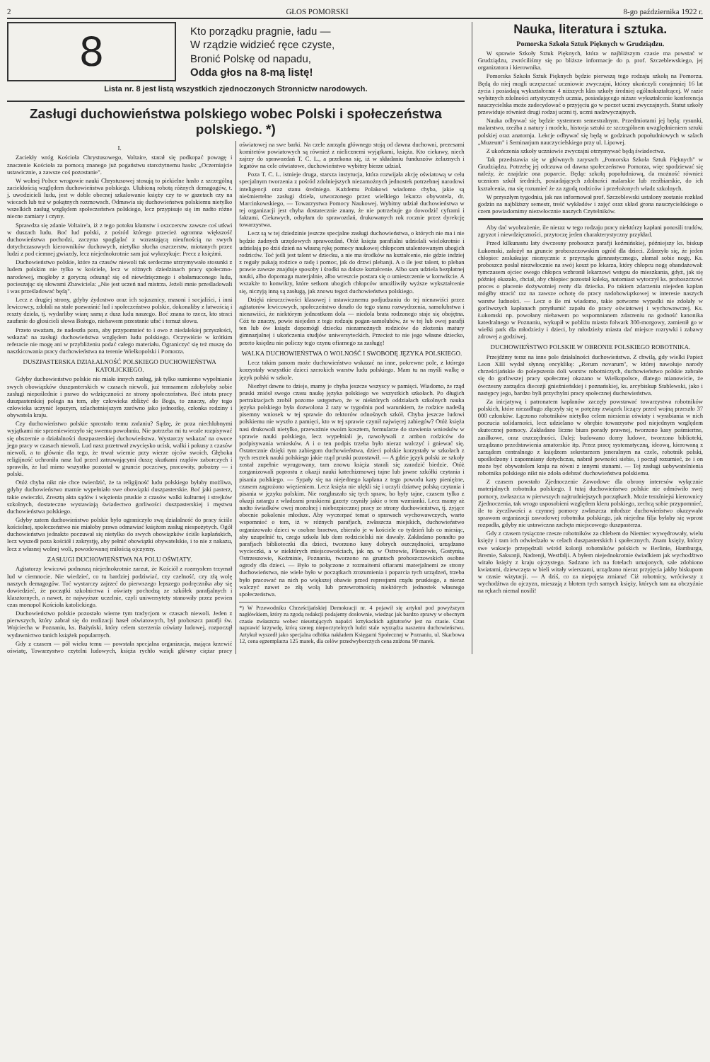2 GŁOS POMORSKI 8-go października 1922 r.
8
Kto porządku pragnie, ładu —
W rządzie widzieć ręce czyste,
Bronić Polskę od napadu,
Odda głos na 8-mą listę!
Lista nr. 8 jest listą wszystkich zjednoczonych Stronnictw narodowych.
Zasługi duchowieństwa polskiego wobec Polski i społeczeństwa polskiego. *)
I.
Zaciekły wróg Kościoła Chrystusowego, Voltaire, starał się podkopać powagę i znaczenie Kościoła za pomocą znanego już pogaństwu starożytnemu hasła: „Oczerniajcie ustawicznie, a zawsze coś pozostanie".
W wolnej Polsce wrogowie nauki Chrystusowej stosują to piekielne hasło z szczególną zaciekłością względem duchowieństwa polskiego. Ulubioną robotą różnych demagogów, t. j. uwodzicieli ludu, jest w doble obecnej szkalowanie księży czy to w gazetach czy na wiecach lub też w pokątnych rozmowach. Odmawia się duchowieństwu polskiemu nietylko wszelkich zasług względem społeczeństwa polskiego, lecz przypisuje się im nadto różne niecne zamiary i czyny.
Sprawdza się zdanie Voltaire'a, iż z tego potoku kłamstw i oszczerstw zawsze coś utkwi w duszach ludu. Boć lud polski, z pośród którego przecież ogromna większość duchowieństwa pochodzi, zaczyna spoglądać z wzrastającą nieufnością na swych dotychczasowych kierowników duchowych, nietylko słucha oszczerstw, miotanych przez ludzi z pod ciemnej gwiazdy, lecz niejednokrotnie sam już wykrzykuje: Precz z księżmi.
Duchowieństwo polskie, które za czasów niewoli tak serdeczne utrzymywało stosunki z ludem polskim nie tylko w kościele, lecz w różnych dziedzinach pracy społeczno-narodowej, mogłoby z goryczą odsunąć się od niewdzięcznego i obałamuconego ludu, pocieszając się słowami Zbawiciela: „Nie jest uczeń nad mistrza. Jeżeli mnie prześladowali i was prześladować będą".
Lecz z drugiej strony, gdyby żydostwo oraz ich sojusznicy, masoni i socjaliści, i inni lewicowcy, zdołali na stałe pozwaśnić lud i społeczeństwo polskie, dokonaliby z łatwością i reszty dzieła, tj. wydarliby wiarę samą z dusz ludu naszego. Boć znana to rzecz, kto straci zaufanie do głosicieli słowa Bożego, niebawem przestanie ufać i temuż słowu.
Przeto uważam, że nadeszła pora, aby przypomnieć to i owo z niedalekiej przyszłości, wskazać na zasługi duchowieństwa względem ludu polskiego. Oczywiście w krótkim referacie nie mogę ani w przybliżeniu podać całego materiału. Ograniczyć się też muszę do naszkicowania pracy duchowieństwa na terenie Wielkopolski i Pomorza.
DUSZPASTERSKA DZIAŁALNOŚĆ POLSKIEGO DUCHOWIEŃSTWA KATOLICKIEGO.
Gdyby duchowieństwo polskie nie miało innych zasług, jak tylko sumienne wypełnianie swych obowiązków duszpasterskich w czasach niewoli, już temsamem zdobyłoby sobie zasługi niepoślednie i prawo do wdzięczności ze strony społeczeństwa. Boć istota pracy duszpasterskiej polega na tem, aby człowieka zbliżyć do Boga, to znaczy, aby tego człowieka uczynić lepszym, szlachetniejszym zarówno jako jednostkę, członka rodziny i obywatela kraju.
Czy duchowieństwo polskie sprostało temu zadaniu? Sądzę, że poza niechlubnymi wyjątkami nie sprzeniewierzyło się swemu powołaniu. Nie potrzeba mi tu wcale rozpisywać się obszernie o działalności duszpasterskiej duchowieństwa. Wystarczy wskazać na owoce jego pracy w czasach niewoli. Lud nasz przetrwał zwycięsko ucisk, walki i pokusy z czasów niewoli, a to głównie dla tego, że trwał wiernie przy wierze ojców swoich. Głęboka religijność uchroniła nasz lud przed zatruwającymi duszę skutkami rządów zaborczych i sprawiła, że lud mimo wszystko pozostał w gruncie poczciwy, pracowity, pobożny — i polski.
Otóż chyba nikt nie chce twierdzić, że ta religijność ludu polskiego byłaby możliwa, gdyby duchowieństwo marnie wypełniało swe obowiązki duszpasterskie. Boć jaki pasterz, takie owieczki. Zresztą akta sądów i więzienia pruskie z czasów walki kulturnej i strejków szkolnych, dostateczne wystawiają świadectwo gorliwości duszpasterskiej i męstwu duchowieństwa polskiego.
Gdyby zatem duchowieństwo polskie było ograniczyło swą działalność do pracy ściśle kościelnej, społeczeństwo nie miałoby prawa odmawiać księżom zasług niespożytych. Ogół duchowieństwa jednakże poczuwał się nietylko do swych obowiązków ściśle kapłańskich, lecz wyszedł poza kościół i zakrystję, aby pełnić obowiązki obywatelskie, i to nie z nakazu, lecz z własnej wolnej woli, powodowanej miłością ojczyzny.
ZASŁUGI DUCHOWIEŃSTWA NA POLU OŚWIATY.
Agitatorzy lewicowi podnoszą niejednokrotnie zarzut, że Kościół z rozmysłem trzymał lud w ciemnocie. Nie wiedzieć, co tu bardziej podziwiać, czy czelność, czy złą wolę naszych demagogów. Toć wystarczy zajrzeć do pierwszego lepszego podręcznika aby się dowiedzieć, że początki szkolnictwa i oświaty pochodzą ze szkółek parafjalnych i klasztornych, a nawet, że najwyższe uczelnie, czyli uniwersytety stanowiły przez pewien czas monopol Kościoła katolickiego.
Duchowieństwo polskie pozostało wierne tym tradycjom w czasach niewoli. Jeden z pierwszych, który zabrał się do realizacji haseł oświatowych, był proboszcz parafji św. Wojciecha w Poznaniu, ks. Bażyński, który celem szerzenia oświaty ludowej, rozpoczął wydawnictwo tanich książek popularnych.
Gdy z czasem — pół wieku temu — powstała specjalna organizacja, mająca krzewić oświatę, Towarzystwo czytelni ludowych, księża rychło wzięli główny ciężar pracy oświatowej na swe barki. Na czele zarządu głównego stoją od dawna duchowni, prezesami komitetów powiatowych są również z nielicznemi wyjątkami, księża. Kto ciekawy, niech zajrzy do sprawozdań T. C. L., a przekona się, iż w składaniu funduszów żelaznych i legatów na cele oświatowe, duchowieństwo wybitny bierze udział.
Poza T. C. L. istnieje druga, starsza instytucja, która rozwijała akcję oświatową w celu specjalnym tworzenia z pośród zdolniejszych niezamożnych jednostek potrzebnej narodowi inteligencji oraz stanu średniego. Każdemu Polakowi wiadomo chyba, jakie są nieśmiertelne zasługi dzieła, utworzonego przez wielkiego lekarza obywatela, dr. Marcinkowskiego, — Towarzystwa Pomocy Naukowej. Wybitny udział duchowieństwa w tej organizacji jest chyba dostatecznie znany, że nie potrzebuje go dowodzić cyframi i faktami. Ciekawych, odsyłam do sprawozdań, drukowanych rok rocznie przez dyrekcję towarzystwa.
Lecz są w tej dziedzinie jeszcze specjalne zasługi duchowieństwa, o których nie ma i nie będzie żadnych urzędowych sprawozdań. Otóż księża parafialni udzielali wielokrotnie i udzielają po dziś dzień na własną rękę pomocy naukowej chłopcom utalentowanym ubogich rodziców. Toć jeśli jest talent w dziecku, a nie ma środków na kształcenie, nie gdzie indziej z reguły pukają rodzice o radę i pomoc, jak do drzwi plebanji. A o ile jest talent, to pleban prawie zawsze znajduje sposoby i środki na dalsze kształcenie. Albo sam udziela bezpłatnej nauki, albo dopomaga materjalnie, albo wreszcie postara się o umieszczenie w konwikcie. A wszakże to konwikty, które setkom ubogich chłopców umożliwiły wyższe wykształcenie się, niczyją inną są zasługą, jak znowu tegoż duchowieństwa polskiego.
Dzięki nieuczciwości klasowej i ustawicznemu podjudzaniu do tej nienawiści przez agitatorów lewicowych, społeczeństwo doszło do tego stanu rozwydrzenia, samolubstwa i nienawiści, że niektórym jednostkom dola — niedola brata rodzonego staje się obojętna. Cóż to znaczy, powie niejeden z tego rodzaju pogan-samolubów, że w tej lub owej parafji ten lub ów ksiądz dopomógł dziecku niezamożnych rodziców do złożenia matury gimnazjalnej i ukończenia studjów uniwersyteckich. Przecież to nie jego własne dziecko, przeto księdzu nie policzy tego czynu ofiarnego za zasługę!
WALKA DUCHOWIEŃSTWA O WOLNOŚĆ I SWOBODĘ JĘZYKA POLSKIEGO.
Lecz takim panom może duchowieństwo wskazać na inne, pokrewne pole, z którego korzystały wszystkie dzieci szerokich warstw ludu polskiego. Mam tu na myśli walkę o język polski w szkole.
Niezbyt dawne to dzieje, mamy je chyba jeszcze wszyscy w pamięci. Wiadomo, że rząd pruski zniósł swego czasu naukę języka polskiego we wszystkich szkołach. Po długich pertraktacjach zrobił pozorne ustępstwo, że w niektórych oddziałach szkolnych nauka języka polskiego była dozwolona 2 razy w tygodniu pod warunkiem, że rodzice nadeślą pisemny wniosek w tej sprawie do rektorów odnośnych szkół. Chyba jeszcze ludowi polskiemu nie wyszło z pamięci, kto w tej sprawie czynił najwięcej zabiegów? Otóż księża nasi drukowali nietylko, przeważnie swoim kosztem, formularze do stawienia wniosków w sprawie nauki polskiego, lecz wypełniali je, nawoływali z ambon rodziców do podpisywania wniosków. A i o ten podpis trzeba było nieraz walczyć i gniewać się. Ostatecznie dzięki tym zabiegom duchowieństwa, dzieci polskie korzystały w szkołach z tych resztek nauki polskiego jakie rząd pruski pozostawił. — A gdzie język polski ze szkoły został zupełnie wyrugowany, tam znowu księża starali się zaradzić biedzie. Otóż zorganizowali poprostu z okazji nauki katechizmowej tajne lub jawne szkółki czytania i pisania polskiego. — Sypały się na niejednego kapłana z tego powodu kary pieniężne, czasem zagrożono więzieniem. Lecz księża nie ulękli się i uczyli dziatwę polską czytania i pisania w języku polskim. Nie rozgłaszało się tych spraw, bo były tajne, czasem tylko z okazji zatargu z władzami pruskiemi gazety czyniły jakie o tem wzmianki. Lecz mamy aż nadto świadków owej mozolnej i niebezpiecznej pracy ze strony duchowieństwa, tj. żyjące obecnie pokolenie młodsze. Aby wyczerpać temat o sprawach wychowawczych, warto wspomnieć o tem, iż w różnych parafjach, zwłaszcza miejskich, duchowieństwo organizowało dzieci w osobne bractwa, zbierało je w kościele co tydzień lub co miesiąc, aby uzupełnić to, czego szkoła lub dom rodzicielski nie dawały. Zakładano ponadto po parafjach biblioteczki dla dzieci, tworzono kasy dobrych oszczędności, urządzano wycieczki, a w niektórych miejscowościach, jak np. w Ostrowie, Pleszewie, Gostyniu, Ostrzeszowie, Koźminie, Poznaniu, tworzono na gruntach proboszczowskich osobne ogrody dla dzieci. — Było to połączone z rozmaitemi ofiarami materjalnemi ze strony duchowieństwa, nie wiele było w początkach zrozumienia i poparcia tych urządzeń, trzeba było pracować na nich po większej obawie przed represjami rządu pruskiego, a nieraz walczyć nawet ze złą wolą lub przewrotnością niektórych jednostek własnego społeczeństwa.
*) W Przewodniku Chrześcijańskiej Demokracji nr. 4 pojawił się artykuł pod powyższym nagłówkiem, który za zgodą redakcji podajemy dosłownie, wiedząc jak bardzo sprawy w obecnym czasie zwłaszcza wobec nieustających napaści krzykackich agitatorów jest na czasie. Czas naprawić krzywdę, którą szereg niepoczytelnych ludzi stale wyrządza naszemu duchowieństwu. Artykuł wyszedł jako specjalna odbitka nakładem Księgarni Społecznej w Poznaniu, ul. Skarbowa 12, cena egzemplarza 125 marek, dla celów przedwyborczych cena zniżona 90 marek.
Nauka, literatura i sztuka.
Pomorska Szkoła Sztuk Pięknych w Grudziądzu.
W sprawie Szkoły Sztuk Pięknych, która w najbliższym czasie ma powstać w Grudziądzu, zwróciliśmy się po bliższe informacje do p. prof. Szczeblewskiego, jej organizatora i kierownika.
Pomorska Szkoła Sztuk Pięknych będzie pierwszą tego rodzaju szkołą na Pomorzu. Będą do niej mogli uczęszczać uczniowie zwyczajni, którzy ukończyli conajmniej 16 lat życia i posiadają wykształcenie 4 niższych klas szkoły średniej ogólnokształcącej. W razie wybitnych zdolności artystycznych ucznia, posiadającego niższe wykształcenie konferencja nauczycielska może zadecydować o przyjęciu go w poczet uczni zwyczajnych. Statut szkoły przewiduje również drugi rodzaj uczni tj. uczni nadzwyczajnych.
Nauka odbywać się będzie systemem semestralnym. Przedmiotami jej będą: rysunki, malarstwo, rzeźba z natury i modelu, historja sztuki ze szczególnem uwzględnieniem sztuki polskiej oraz anatomja. Lekcje odbywać się będą w godzinach popołudniowych w salach „Muzeum" i Seminarjum nauczycielskiego przy ul. Lipowej.
Z ukończenia szkoły uczniowie zwyczajni otrzymywać będą świadectwa.
Tak przedstawia się w głównych zarysach „Pomorska Szkoła Sztuk Pięknych" w Grudziądzu. Potrzebę jej odczuwa od dawna społeczeństwo Pomorza, więc spodziewać się należy, że znajdzie ona poparcie. Będąc szkołą popołudniową, da możność również uczniom szkół średnich, posiadających zdolności malarskie lub rzeźbiarskie, do ich kształcenia, ma się rozumieć że za zgodą rodziców i przełożonych władz szkolnych.
W przyszłym tygodniu, jak nas informował prof. Szczeblewski ustalony zostanie rozkład godzin na najbliższy semestr, treść wykładów i zajęć oraz skład grona nauczycielskiego o czem powiadomimy niezwłocznie naszych Czytelników.
Aby dać wyobrażenie, ile nieraz w tego rodzaju pracy niektórzy kapłani ponosili trudów, zgryzot i niewdzięczności, przytoczę jeden charakterystyczny przykład.
Przed kilkunastu laty ówczesny proboszcz parafji koźmińskiej, późniejszy ks. biskup Łukomski, założył na gruncie proboszczowskim ogród dla dzieci. Zdarzyło się, że jeden chłopiec zeskakując niezręcznie z przyrządu gimnastycznego, złamał sobie nogę. Ks. proboszcz posłał niezwłocznie na swój koszt po lekarza, który chłopcu nogę obandażował: tymczasem ojciec owego chłopca wzbronił lekarzowi wstępu do mieszkania, gdyż, jak się później okazało, chciał, aby chłopiec pozostał kaleką, natomiast wytoczył ks. proboszczowi proces o płacenie dożywotniej renty dla dziecka. Po takiem zdarzeniu niejeden kapłan mógłby stracić raz na zawsze ochotę do pracy nadobowiązkowej w interesie naszych warstw ludności. — Lecz o ile mi wiadomo, takie potworne wypadki nie zdołały w gorliwszych kapłanach przytłumić zapału do pracy oświatowej i wychowawczej. Ks. Łukomski np. powołany niebawem po wspomnianem zdarzeniu na godność kanonika katedralnego w Poznaniu, wykupił w pobliżu miasta folwark 300-morgowy, zamienił go w wielki park dla młodzieży i dzieci, by młodzieży miasta dać miejsce rozrywki i zabawy zdrowej a godziwej.
DUCHOWIEŃSTWO POLSKIE W OBRONIE POLSKIEGO ROBOTNIKA.
Przejdźmy teraz na inne pole działalności duchowieństwa. Z chwilą, gdy wielki Papież Leon XIII wydał słynną encyklikę: „Rerum novarum", w której nawołuje narody chrześcijańskie do polepszenia doli warstw robotniczych, duchowieństwo polskie zabrało się do gorliwszej pracy społecznej okazano w Wielkopolsce, dlatego mianowicie, że ówczesny zarządca diecezji gnieźnieńskiej i poznańskiej, ks. arcybiskup Stablewski, jako i następcy jego, bardzo byli przychylni pracy społecznej duchowieństwa.
Za inicjatywą i patronatem kapłanów zaczęły powstawać towarzystwa robotników polskich, które niezadługo złączyły się w potężny związek liczący przed wojną przeszło 37 000 członków. Łączono robotników nietylko celem niesienia oświaty i wyrabiania w nich poczucia solidarności, lecz udzielano w obrębie towarzystw pod niejednym względem skutecznej pomocy. Zakładano liczne biura porady prawnej, tworzono kasy pośmiertne, zasiłkowe, oraz oszczędności. Dalej: budowano domy ludowe, tworzono biblioteki, urządzano przedstawienia amatorskie itp. Przez pracę systematyczną, ideową, kierowaną z zarządem centralnego z księdzem sekretarzem jeneralnym na czele, robotnik polski, upośledzony i zapomniany dotychczas, nabrał pewności siebie, i począł rozumieć, że i on może być obywatelem kraju na równi z innymi stanami. — Tej zasługi uobywatelnienia robotnika polskiego nikt nie zdoła odebrać duchowieństwu polskiemu.
Z czasem powstało Zjednoczenie Zawodowe dla obrony interesów wyłącznie materjalnych robotnika polskiego. I tutaj duchowieństwo polskie nie odmówiło swej pomocy, zwłaszcza w pierwszych najtrudniejszych początkach. Może teraźniejsi kierownicy Zjednoczenia, tak wrogo usposobieni względem kleru polskiego, zechcą sobie przypomnieć, ile to życzliwości a czynnej pomocy zwłaszcza młodsze duchowieństwo okazywało sprawom organizacji zawodowej robotnika polskiego, jak niejedna filja byłaby się wprost rozpadła, gdyby nie ustawiczna zachęta miejscowego duszpasterza.
Gdy z czasem tysiączne rzesze robotników za chlebem do Niemiec wywędrowały, wielu księży i tam ich odwiedzało w celach duszpasterskich i społecznych. Znam księży, którzy swe wakacje przepędzali wśród kolonji robotników polskich w Berlinie, Hamburgu, Bremie, Saksonji, Nadrenji, Westfalji. A byłem niejednokrotnie świadkiem jak wychodźtwo witało księży z kraju ojczystego. Sadzano ich na fotelach umajonych, sale zdobiono kwiatami, dziewczęta w bieli witały wierszami, urządzano nieraz przyjęcia jakby biskupom w czasie wizytacji. — A dziś, co za niepojęta zmiana! Ciż robotnicy, wróciwszy z wychodźtwa do ojczyzn, mieszają z błotem tych samych księży, których tam na obczyźnie na rękach niemal nosili!